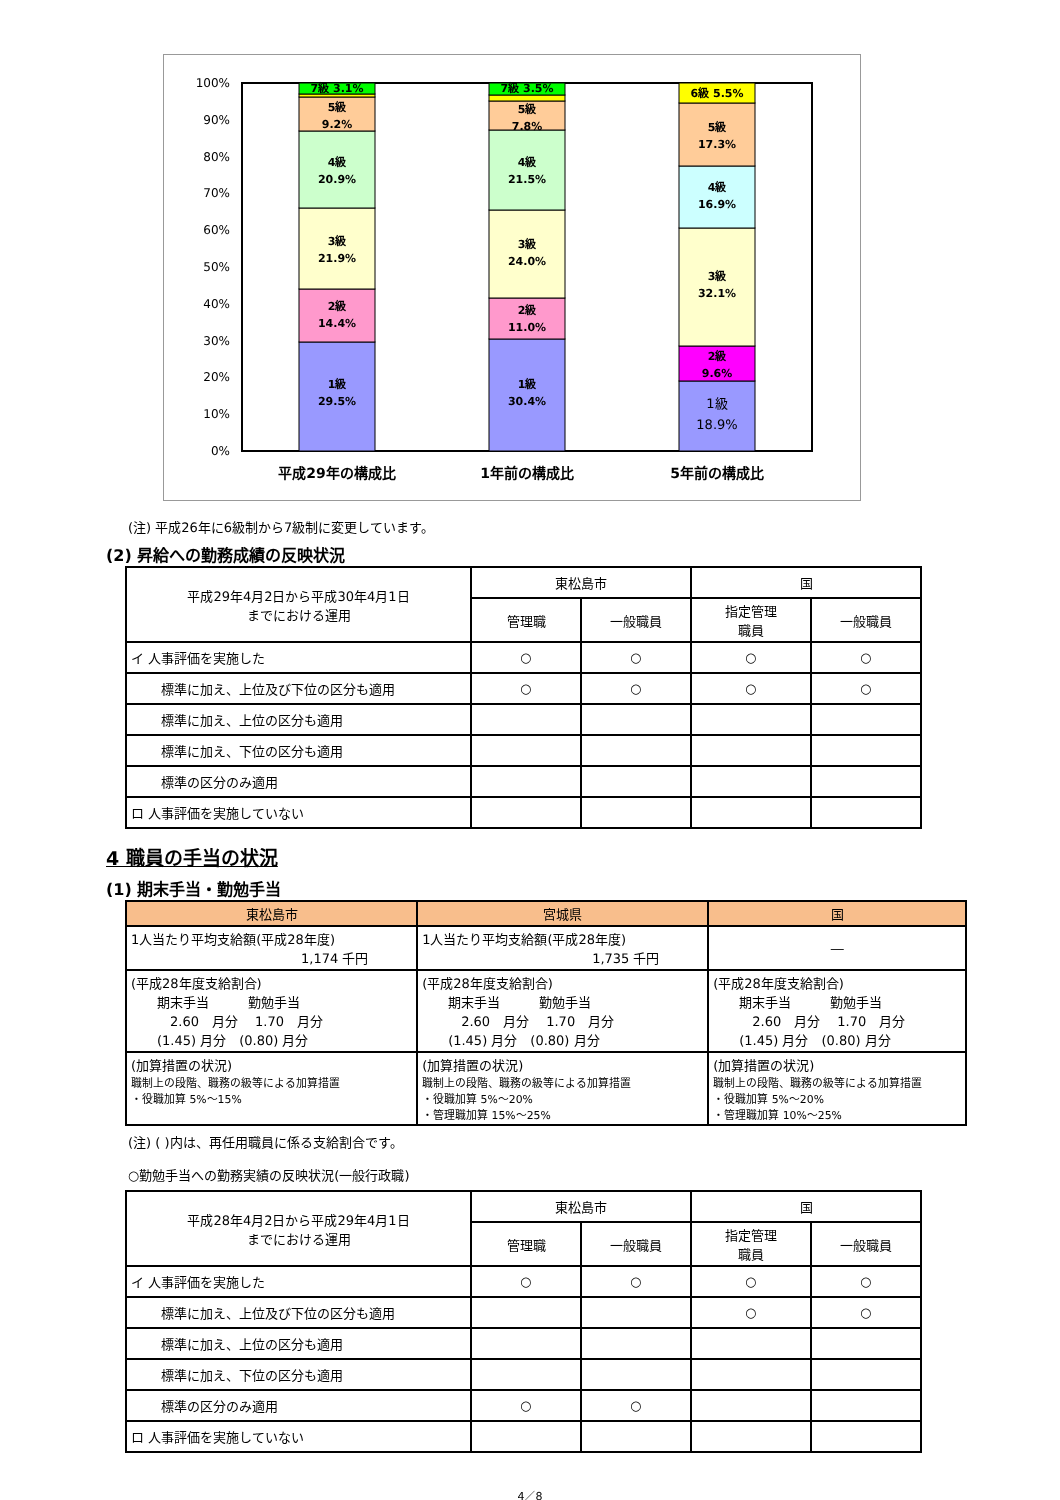0%
10%
20%
30%
40%
50%
60%
70%
80%
90%
100%
1級
29.5%
2級
14.4%
3級
21.9%
4級
20.9%
5級
9.2%
7級 3.1%
1級
30.4%
2級
11.0%
3級
24.0%
4級
21.5%
5級
7.8%
7級 3.5%
1級
18.9%
2級
9.6%
3級
32.1%
4級
16.9%
5級
17.3%
6級 5.5%
平成29年の構成比
1年前の構成比
5年前の構成比
(注) 平成26年に6級制から7級制に変更しています。
(2) 昇給への勤務成績の反映状況
| 平成29年4月2日から平成30年4月1日 までにおける運用 | 東松島市 | | 国 | |
| | 管理職 | 一般職員 | 指定管理 職員 | 一般職員 |
| イ 人事評価を実施した | ○ | ○ | ○ | ○ |
| 標準に加え、上位及び下位の区分も適用 | ○ | ○ | ○ | ○ |
| 標準に加え、上位の区分も適用 | | | | |
| 標準に加え、下位の区分も適用 | | | | |
| 標準の区分のみ適用 | | | | |
| ロ 人事評価を実施していない | | | | |
4 職員の手当の状況
(1) 期末手当・勤勉手当
| 東松島市 | 宮城県 | 国 |
| --- | --- | --- |
| 1人当たり平均支給額(平成28年度) 1,174 千円 | 1人当たり平均支給額(平成28年度) 1,735 千円 | ― |
| (平成28年度支給割合) 期末手当 勤勉手当 2.60 月分 1.70 月分 (1.45) 月分 (0.80) 月分 | (平成28年度支給割合) 期末手当 勤勉手当 2.60 月分 1.70 月分 (1.45) 月分 (0.80) 月分 | (平成28年度支給割合) 期末手当 勤勉手当 2.60 月分 1.70 月分 (1.45) 月分 (0.80) 月分 |
| (加算措置の状況) 職制上の段階、職務の級等による加算措置 ・役職加算 5%～15% | (加算措置の状況) 職制上の段階、職務の級等による加算措置 ・役職加算 5%～20% ・管理職加算 15%～25% | (加算措置の状況) 職制上の段階、職務の級等による加算措置 ・役職加算 5%～20% ・管理職加算 10%～25% |
(注) ( )内は、再任用職員に係る支給割合です。
○勤勉手当への勤務実績の反映状況(一般行政職)
| 平成28年4月2日から平成29年4月1日 までにおける運用 | 東松島市 | | 国 | |
| | 管理職 | 一般職員 | 指定管理 職員 | 一般職員 |
| イ 人事評価を実施した | ○ | ○ | ○ | ○ |
| 標準に加え、上位及び下位の区分も適用 | | | ○ | ○ |
| 標準に加え、上位の区分も適用 | | | | |
| 標準に加え、下位の区分も適用 | | | | |
| 標準の区分のみ適用 | ○ | ○ | | |
| ロ 人事評価を実施していない | | | | |
4／8